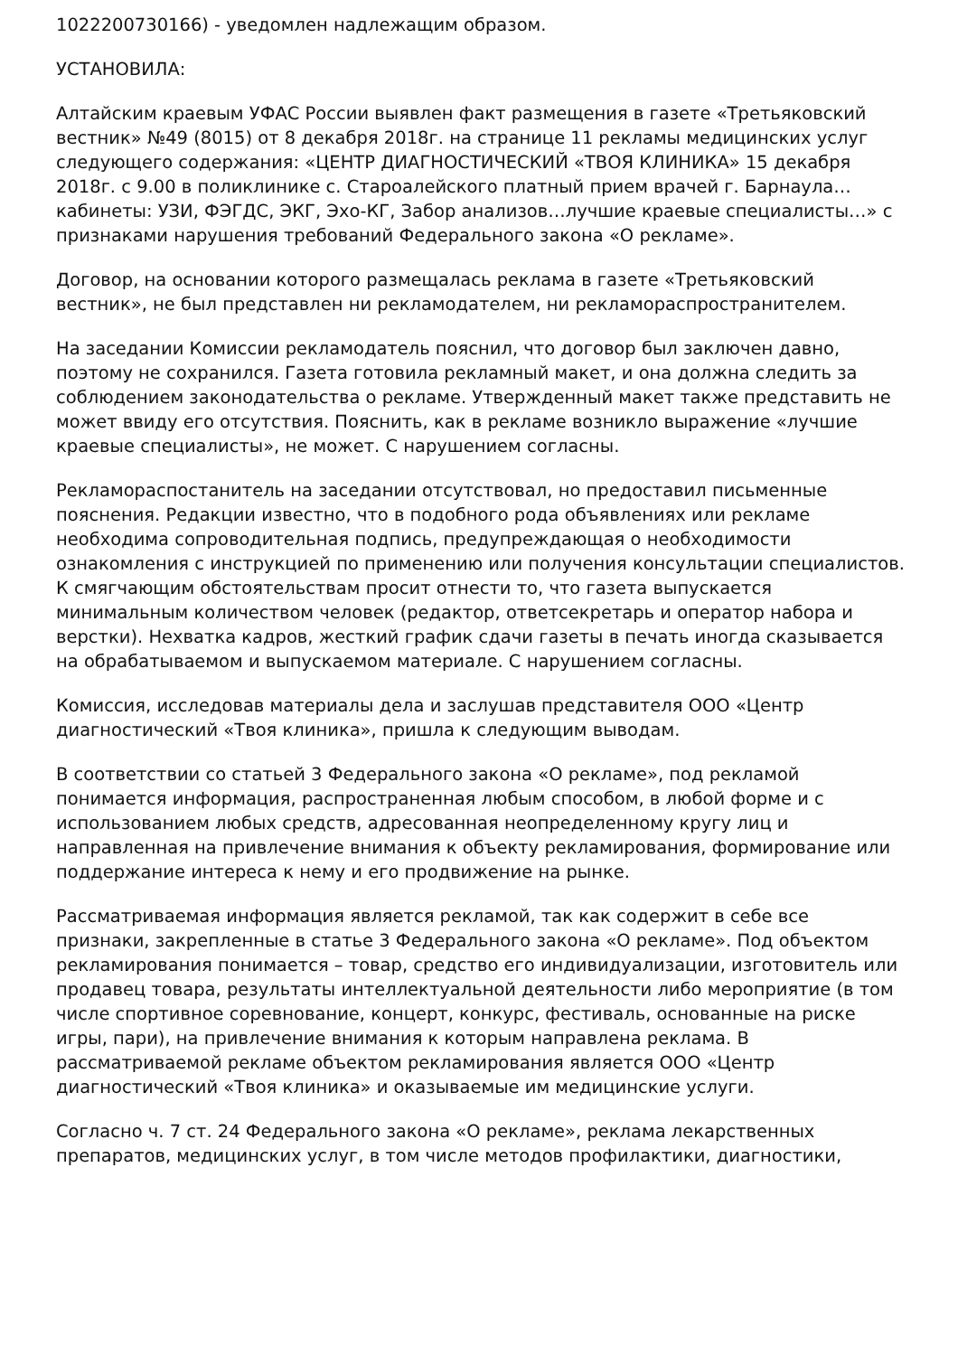1022200730166) - уведомлен надлежащим образом.
УСТАНОВИЛА:
Алтайским краевым УФАС России выявлен факт размещения в газете «Третьяковский вестник» №49 (8015) от 8 декабря 2018г. на странице 11 рекламы медицинских услуг следующего содержания: «ЦЕНТР ДИАГНОСТИЧЕСКИЙ «ТВОЯ КЛИНИКА» 15 декабря 2018г. с 9.00 в поликлинике с. Староалейского платный прием врачей г. Барнаула… кабинеты: УЗИ, ФЭГДС, ЭКГ, Эхо-КГ, Забор анализов…лучшие краевые специалисты…» с признаками нарушения требований Федерального закона «О рекламе».
Договор, на основании которого размещалась реклама в газете «Третьяковский вестник», не был представлен ни рекламодателем, ни рекламораспространителем.
На заседании Комиссии рекламодатель пояснил, что договор был заключен давно, поэтому не сохранился. Газета готовила рекламный макет, и она должна следить за соблюдением законодательства о рекламе. Утвержденный макет также представить не может ввиду его отсутствия. Пояснить, как в рекламе возникло выражение «лучшие краевые специалисты», не может. С нарушением согласны.
Рекламораспостанитель на заседании отсутствовал, но предоставил письменные пояснения. Редакции известно, что в подобного рода объявлениях или рекламе необходима сопроводительная подпись, предупреждающая о необходимости ознакомления с инструкцией по применению или получения консультации специалистов. К смягчающим обстоятельствам просит отнести то, что газета выпускается минимальным количеством человек (редактор, ответсекретарь и оператор набора и верстки). Нехватка кадров, жесткий график сдачи газеты в печать иногда сказывается на обрабатываемом и выпускаемом материале. С нарушением согласны.
Комиссия, исследовав материалы дела и заслушав представителя ООО «Центр диагностический «Твоя клиника», пришла к следующим выводам.
В соответствии со статьей 3 Федерального закона «О рекламе», под рекламой понимается информация, распространенная любым способом, в любой форме и с использованием любых средств, адресованная неопределенному кругу лиц и направленная на привлечение внимания к объекту рекламирования, формирование или поддержание интереса к нему и его продвижение на рынке.
Рассматриваемая информация является рекламой, так как содержит в себе все признаки, закрепленные в статье 3 Федерального закона «О рекламе». Под объектом рекламирования понимается – товар, средство его индивидуализации, изготовитель или продавец товара, результаты интеллектуальной деятельности либо мероприятие (в том числе спортивное соревнование, концерт, конкурс, фестиваль, основанные на риске игры, пари), на привлечение внимания к которым направлена реклама. В рассматриваемой рекламе объектом рекламирования является ООО «Центр диагностический «Твоя клиника» и оказываемые им медицинские услуги.
Согласно ч. 7 ст. 24 Федерального закона «О рекламе», реклама лекарственных препаратов, медицинских услуг, в том числе методов профилактики, диагностики,